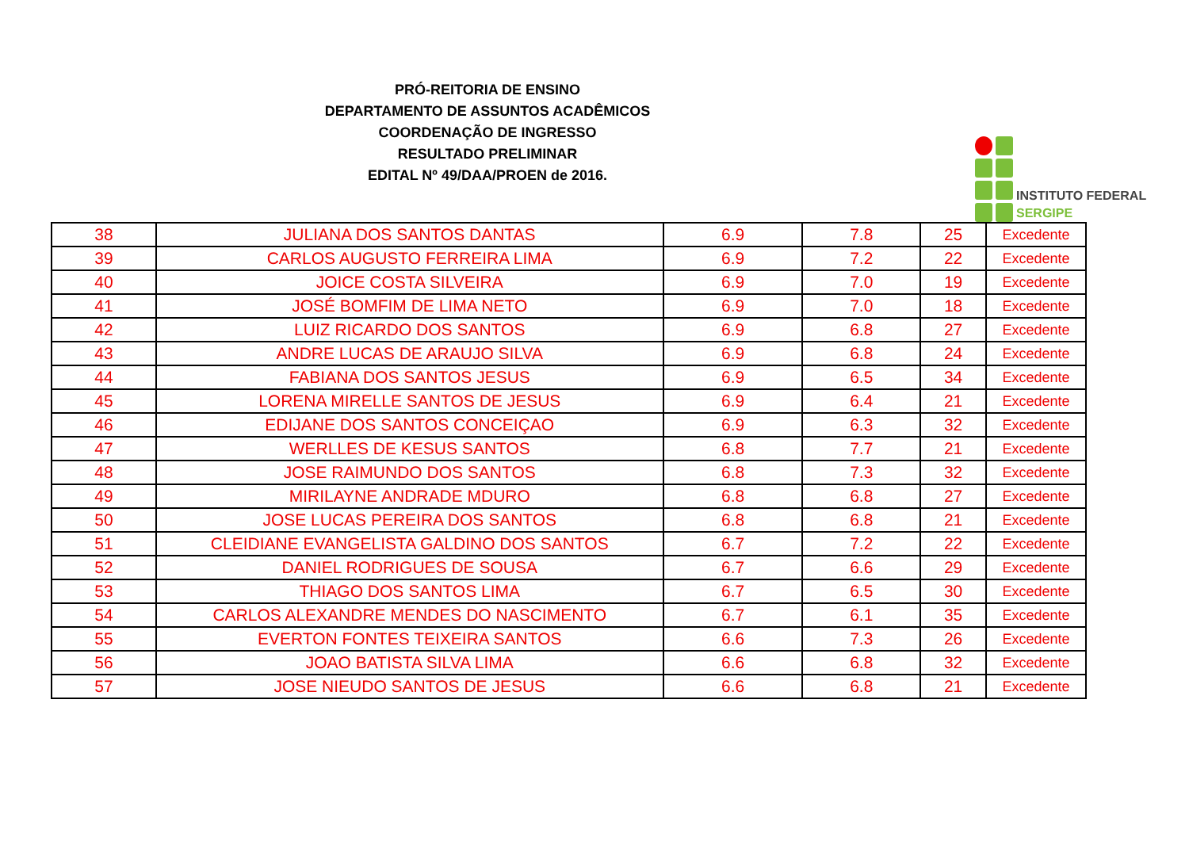PRÓ-REITORIA DE ENSINO
DEPARTAMENTO DE ASSUNTOS ACADÊMICOS
COORDENAÇÃO DE INGRESSO
RESULTADO PRELIMINAR
EDITAL Nº 49/DAA/PROEN de 2016.
INSTITUTO FEDERAL
SERGIPE
| 38 | JULIANA DOS SANTOS DANTAS | 6.9 | 7.8 | 25 | Excedente |
| 39 | CARLOS AUGUSTO FERREIRA LIMA | 6.9 | 7.2 | 22 | Excedente |
| 40 | JOICE COSTA SILVEIRA | 6.9 | 7.0 | 19 | Excedente |
| 41 | JOSÉ BOMFIM DE LIMA NETO | 6.9 | 7.0 | 18 | Excedente |
| 42 | LUIZ RICARDO DOS SANTOS | 6.9 | 6.8 | 27 | Excedente |
| 43 | ANDRE LUCAS DE ARAUJO SILVA | 6.9 | 6.8 | 24 | Excedente |
| 44 | FABIANA DOS SANTOS JESUS | 6.9 | 6.5 | 34 | Excedente |
| 45 | LORENA MIRELLE SANTOS DE JESUS | 6.9 | 6.4 | 21 | Excedente |
| 46 | EDIJANE DOS SANTOS CONCEIÇAO | 6.9 | 6.3 | 32 | Excedente |
| 47 | WERLLES DE KESUS SANTOS | 6.8 | 7.7 | 21 | Excedente |
| 48 | JOSE RAIMUNDO DOS SANTOS | 6.8 | 7.3 | 32 | Excedente |
| 49 | MIRILAYNE ANDRADE MDURO | 6.8 | 6.8 | 27 | Excedente |
| 50 | JOSE LUCAS PEREIRA DOS SANTOS | 6.8 | 6.8 | 21 | Excedente |
| 51 | CLEIDIANE EVANGELISTA GALDINO DOS SANTOS | 6.7 | 7.2 | 22 | Excedente |
| 52 | DANIEL RODRIGUES DE SOUSA | 6.7 | 6.6 | 29 | Excedente |
| 53 | THIAGO DOS SANTOS LIMA | 6.7 | 6.5 | 30 | Excedente |
| 54 | CARLOS ALEXANDRE MENDES DO NASCIMENTO | 6.7 | 6.1 | 35 | Excedente |
| 55 | EVERTON FONTES TEIXEIRA SANTOS | 6.6 | 7.3 | 26 | Excedente |
| 56 | JOAO BATISTA SILVA LIMA | 6.6 | 6.8 | 32 | Excedente |
| 57 | JOSE NIEUDO SANTOS DE JESUS | 6.6 | 6.8 | 21 | Excedente |